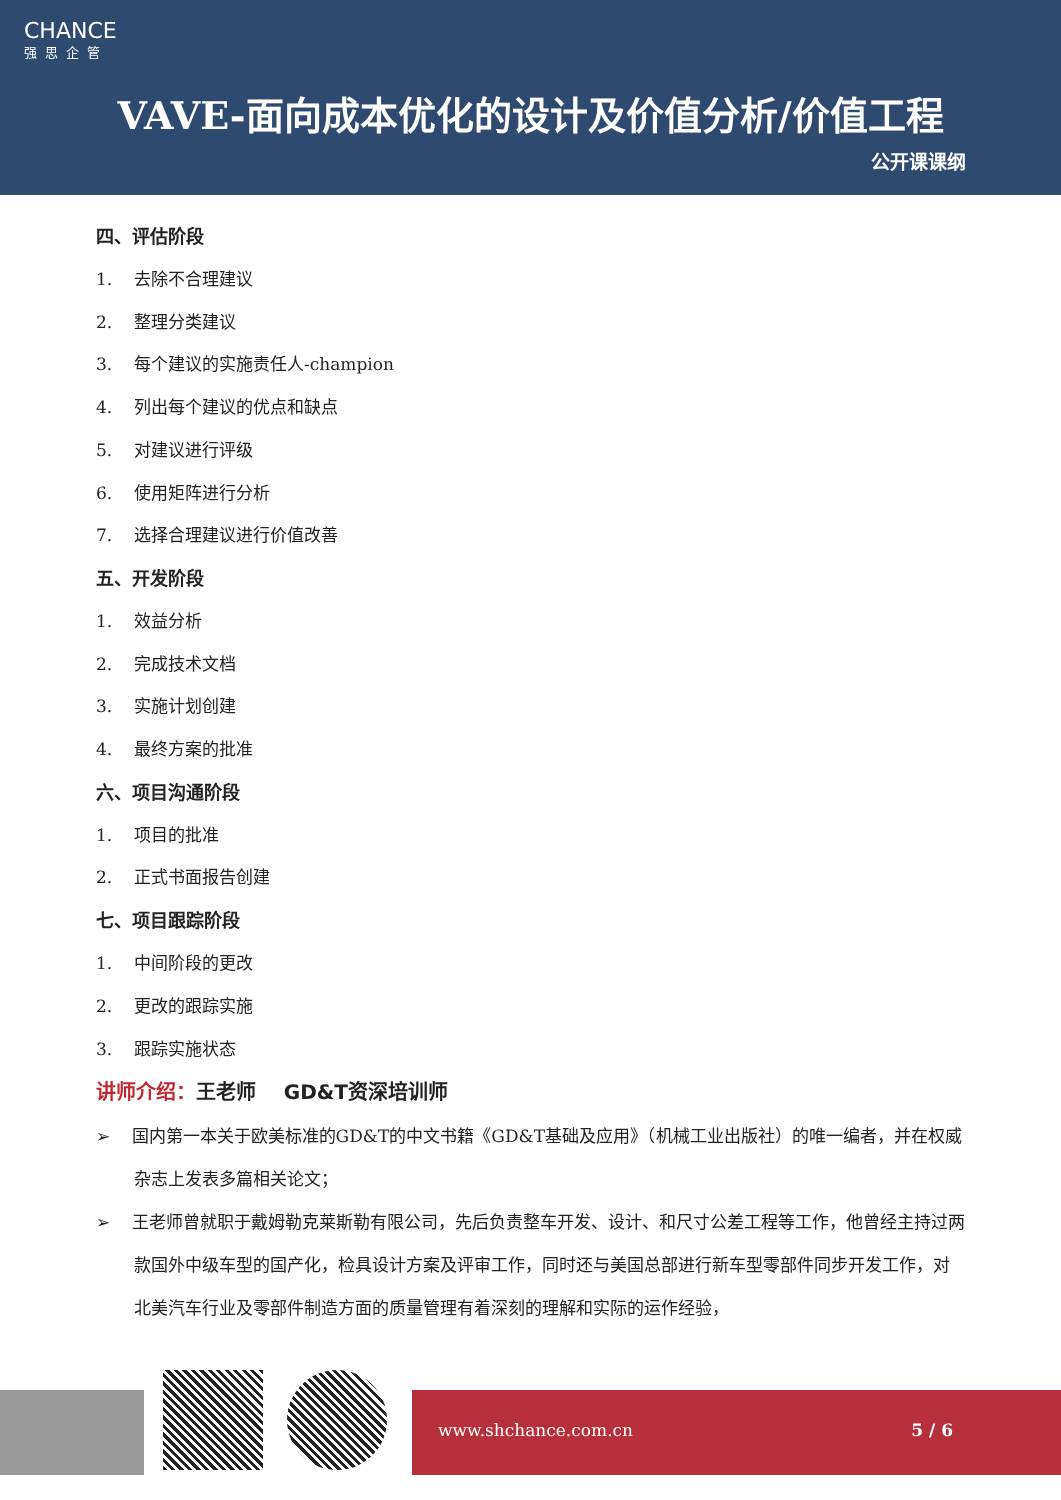CHANCE
强思企管
VAVE-面向成本优化的设计及价值分析/价值工程
公开课课纲
四、评估阶段
1. 去除不合理建议
2. 整理分类建议
3. 每个建议的实施责任人-champion
4. 列出每个建议的优点和缺点
5. 对建议进行评级
6. 使用矩阵进行分析
7. 选择合理建议进行价值改善
五、开发阶段
1. 效益分析
2. 完成技术文档
3. 实施计划创建
4. 最终方案的批准
六、项目沟通阶段
1. 项目的批准
2. 正式书面报告创建
七、项目跟踪阶段
1. 中间阶段的更改
2. 更改的跟踪实施
3. 跟踪实施状态
讲师介绍：王老师 GD&T资深培训师
➢ 国内第一本关于欧美标准的GD&T的中文书籍《GD&T基础及应用》（机械工业出版社）的唯一编者，并在权威杂志上发表多篇相关论文；
➢ 王老师曾就职于戴姆勒克莱斯勒有限公司，先后负责整车开发、设计、和尺寸公差工程等工作，他曾经主持过两款国外中级车型的国产化，检具设计方案及评审工作，同时还与美国总部进行新车型零部件同步开发工作，对北美汽车行业及零部件制造方面的质量管理有着深刻的理解和实际的运作经验，
www.shchance.com.cn 5 / 6